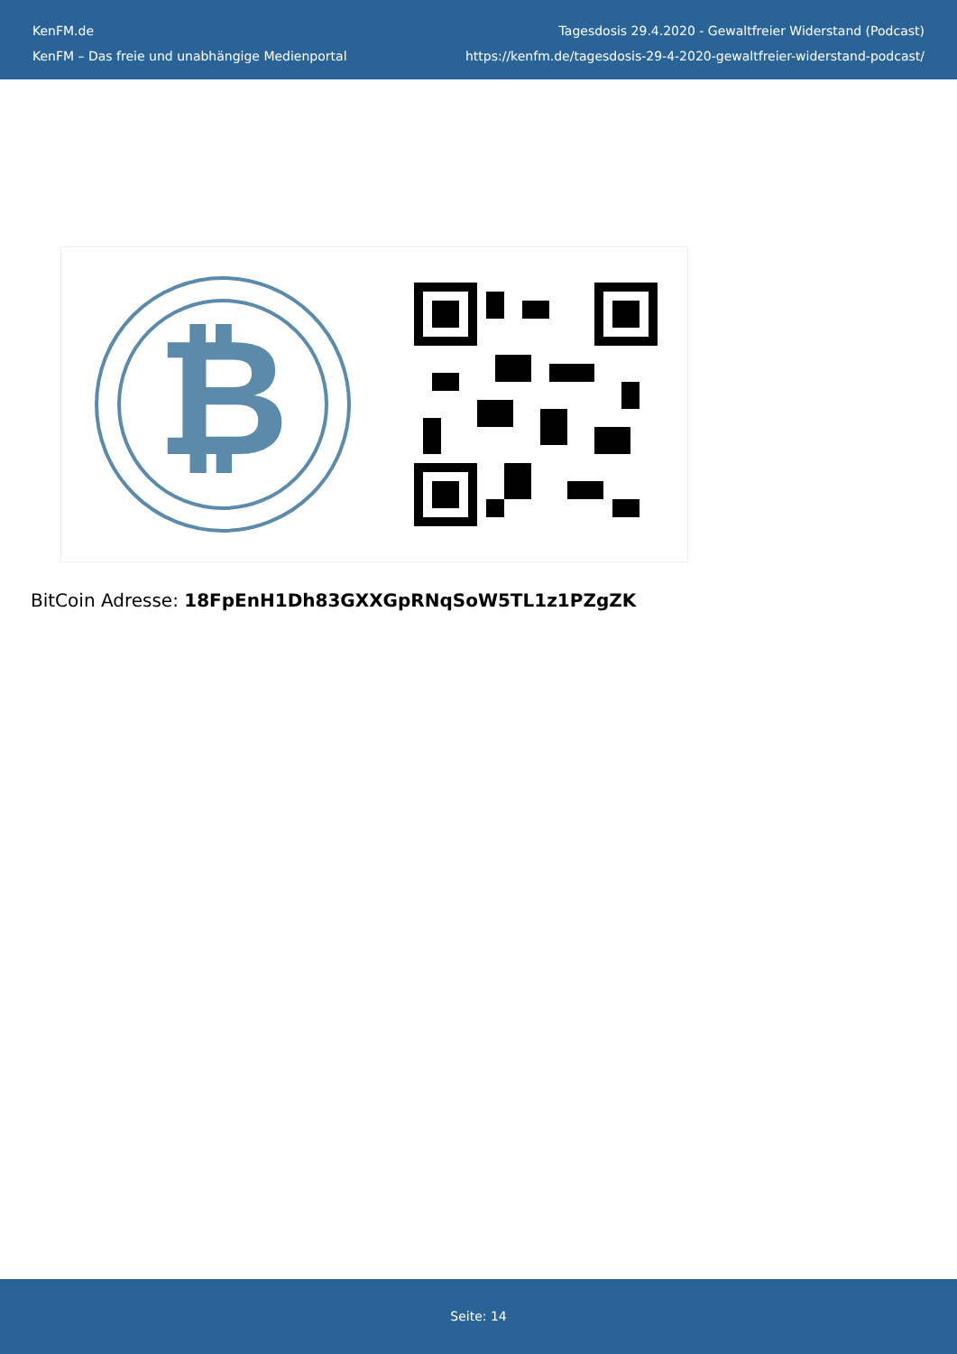KenFM.de
KenFM – Das freie und unabhängige Medienportal
Tagesdosis 29.4.2020 - Gewaltfreier Widerstand (Podcast)
https://kenfm.de/tagesdosis-29-4-2020-gewaltfreier-widerstand-podcast/
₿
BitCoin Adresse: 18FpEnH1Dh83GXXGpRNqSoW5TL1z1PZgZK
Seite: 14